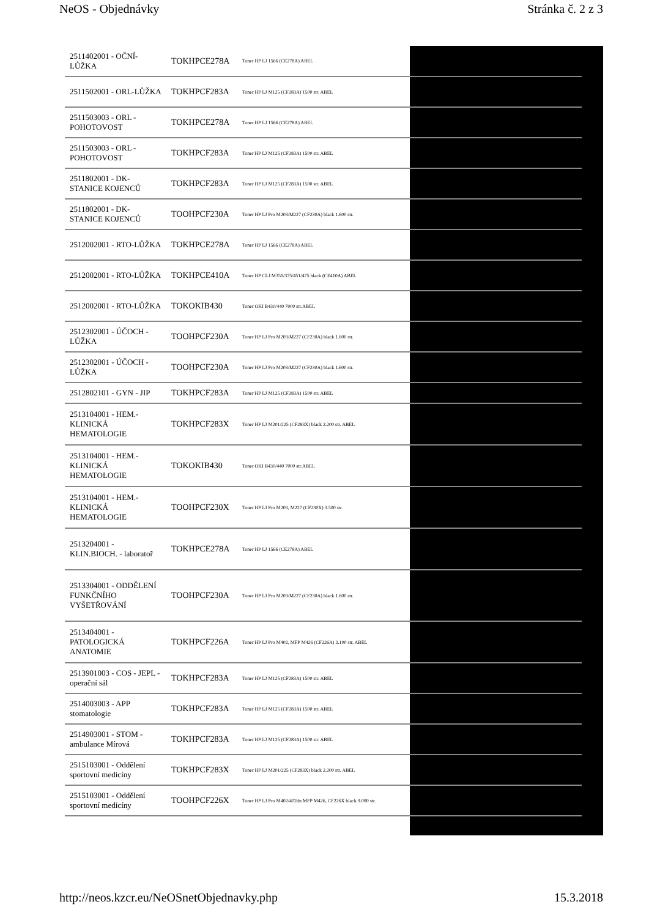NeOS - Objednávky Stránka č. 2 z 3
| 2511402001 - OČNÍ-LŮŽKA | TOKHPCE278A | Toner HP LJ 1566 (CE278A) ABEL | |
| 2511502001 - ORL-LŮŽKA | TOKHPCF283A | Toner HP LJ M125 (CF283A) 1500 str. ABEL | |
| 2511503003 - ORL - POHOTOVOST | TOKHPCE278A | Toner HP LJ 1566 (CE278A) ABEL | |
| 2511503003 - ORL - POHOTOVOST | TOKHPCF283A | Toner HP LJ M125 (CF283A) 1500 str. ABEL | |
| 2511802001 - DK-STANICE KOJENCŮ | TOKHPCF283A | Toner HP LJ M125 (CF283A) 1500 str. ABEL | |
| 2511802001 - DK-STANICE KOJENCŮ | TOOHPCF230A | Toner HP LJ Pro M203/M227 (CF230A) black 1.600 str. | |
| 2512002001 - RTO-LŮŽKA | TOKHPCE278A | Toner HP LJ 1566 (CE278A) ABEL | |
| 2512002001 - RTO-LŮŽKA | TOKHPCE410A | Toner HP CLJ M351/375/451/475 black (CE410A) ABEL | |
| 2512002001 - RTO-LŮŽKA | TOKOKIB430 | Toner OKI B430/440 7000 str.ABEL | |
| 2512302001 - ÚČOCH - LŮŽKA | TOOHPCF230A | Toner HP LJ Pro M203/M227 (CF230A) black 1.600 str. | |
| 2512302001 - ÚČOCH - LŮŽKA | TOOHPCF230A | Toner HP LJ Pro M203/M227 (CF230A) black 1.600 str. | |
| 2512802101 - GYN - JIP | TOKHPCF283A | Toner HP LJ M125 (CF283A) 1500 str. ABEL | |
| 2513104001 - HEM.-KLINICKÁ HEMATOLOGIE | TOKHPCF283X | Toner HP LJ M201/225 (CF283X) black 2.200 str. ABEL | |
| 2513104001 - HEM.-KLINICKÁ HEMATOLOGIE | TOKOKIB430 | Toner OKI B430/440 7000 str.ABEL | |
| 2513104001 - HEM.-KLINICKÁ HEMATOLOGIE | TOOHPCF230X | Toner HP LJ Pro M203, M227 (CF230X) 3.500 str. | |
| 2513204001 - KLIN.BIOCH. - laboratoř | TOKHPCE278A | Toner HP LJ 1566 (CE278A) ABEL | |
| 2513304001 - ODDĚLENÍ FUNKČNÍHO VYŠETŘOVÁNÍ | TOOHPCF230A | Toner HP LJ Pro M203/M227 (CF230A) black 1.600 str. | |
| 2513404001 - PATOLOGICKÁ ANATOMIE | TOKHPCF226A | Toner HP LJ Pro M402, MFP M426 (CF226A) 3.100 str. ABEL | |
| 2513901003 - COS - JEPL - operační sál | TOKHPCF283A | Toner HP LJ M125 (CF283A) 1500 str. ABEL | |
| 2514003003 - APP stomatologie | TOKHPCF283A | Toner HP LJ M125 (CF283A) 1500 str. ABEL | |
| 2514903001 - STOM - ambulance Mírová | TOKHPCF283A | Toner HP LJ M125 (CF283A) 1500 str. ABEL | |
| 2515103001 - Oddělení sportovní medicíny | TOKHPCF283X | Toner HP LJ M201/225 (CF283X) black 2.200 str. ABEL | |
| 2515103001 - Oddělení sportovní medicíny | TOOHPCF226X | Toner HP LJ Pro M402/402dn MFP M426, CF226X black 9.000 str. | |
http://neos.kzcr.eu/NeOSnetObjednavky.php 15.3.2018